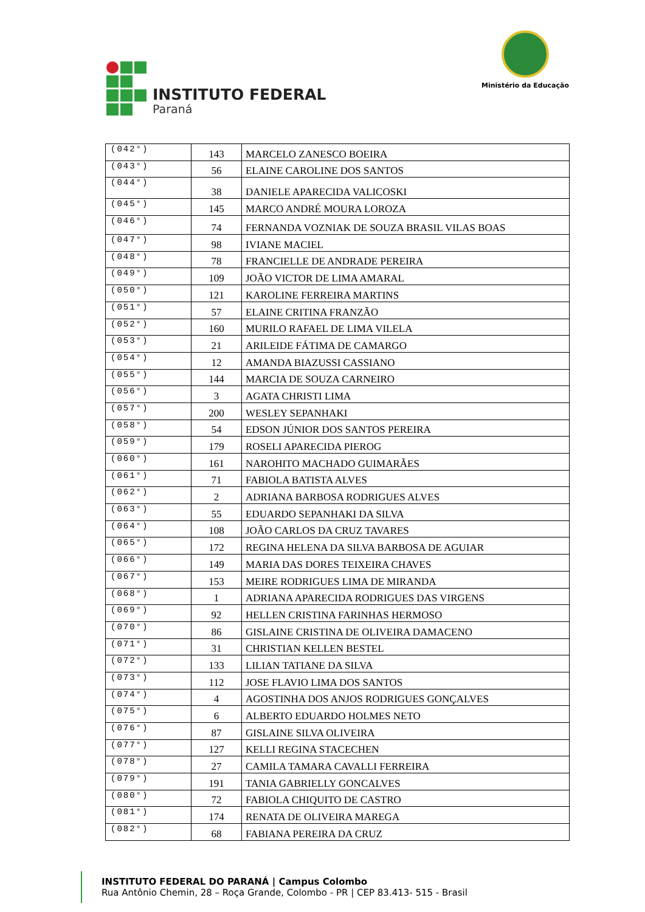INSTITUTO FEDERAL
Paraná
Ministério da Educação
| (042°) | 143 | MARCELO ZANESCO BOEIRA |
| (043°) | 56 | ELAINE CAROLINE DOS SANTOS |
| (044°) | 38 | DANIELE APARECIDA VALICOSKI |
| (045°) | 145 | MARCO ANDRÉ MOURA LOROZA |
| (046°) | 74 | FERNANDA VOZNIAK DE SOUZA BRASIL VILAS BOAS |
| (047°) | 98 | IVIANE MACIEL |
| (048°) | 78 | FRANCIELLE DE ANDRADE PEREIRA |
| (049°) | 109 | JOÃO VICTOR DE LIMA AMARAL |
| (050°) | 121 | KAROLINE FERREIRA MARTINS |
| (051°) | 57 | ELAINE CRITINA FRANZÃO |
| (052°) | 160 | MURILO RAFAEL DE LIMA VILELA |
| (053°) | 21 | ARILEIDE FÁTIMA DE CAMARGO |
| (054°) | 12 | AMANDA BIAZUSSI CASSIANO |
| (055°) | 144 | MARCIA DE SOUZA CARNEIRO |
| (056°) | 3 | AGATA CHRISTI LIMA |
| (057°) | 200 | WESLEY SEPANHAKI |
| (058°) | 54 | EDSON JÚNIOR DOS SANTOS PEREIRA |
| (059°) | 179 | ROSELI APARECIDA PIEROG |
| (060°) | 161 | NAROHITO MACHADO GUIMARÃES |
| (061°) | 71 | FABIOLA BATISTA ALVES |
| (062°) | 2 | ADRIANA BARBOSA RODRIGUES ALVES |
| (063°) | 55 | EDUARDO SEPANHAKI DA SILVA |
| (064°) | 108 | JOÃO CARLOS DA CRUZ TAVARES |
| (065°) | 172 | REGINA HELENA DA SILVA BARBOSA DE AGUIAR |
| (066°) | 149 | MARIA DAS DORES TEIXEIRA CHAVES |
| (067°) | 153 | MEIRE RODRIGUES LIMA DE MIRANDA |
| (068°) | 1 | ADRIANA APARECIDA RODRIGUES DAS VIRGENS |
| (069°) | 92 | HELLEN CRISTINA FARINHAS HERMOSO |
| (070°) | 86 | GISLAINE CRISTINA DE OLIVEIRA DAMACENO |
| (071°) | 31 | CHRISTIAN KELLEN BESTEL |
| (072°) | 133 | LILIAN TATIANE DA SILVA |
| (073°) | 112 | JOSE FLAVIO LIMA DOS SANTOS |
| (074°) | 4 | AGOSTINHA DOS ANJOS RODRIGUES GONÇALVES |
| (075°) | 6 | ALBERTO EDUARDO HOLMES NETO |
| (076°) | 87 | GISLAINE SILVA OLIVEIRA |
| (077°) | 127 | KELLI REGINA STACECHEN |
| (078°) | 27 | CAMILA TAMARA CAVALLI FERREIRA |
| (079°) | 191 | TANIA GABRIELLY GONCALVES |
| (080°) | 72 | FABIOLA CHIQUITO DE CASTRO |
| (081°) | 174 | RENATA DE OLIVEIRA MAREGA |
| (082°) | 68 | FABIANA PEREIRA DA CRUZ |
INSTITUTO FEDERAL DO PARANÁ | Campus Colombo
Rua Antônio Chemin, 28 – Roça Grande, Colombo - PR | CEP 83.413- 515 - Brasil